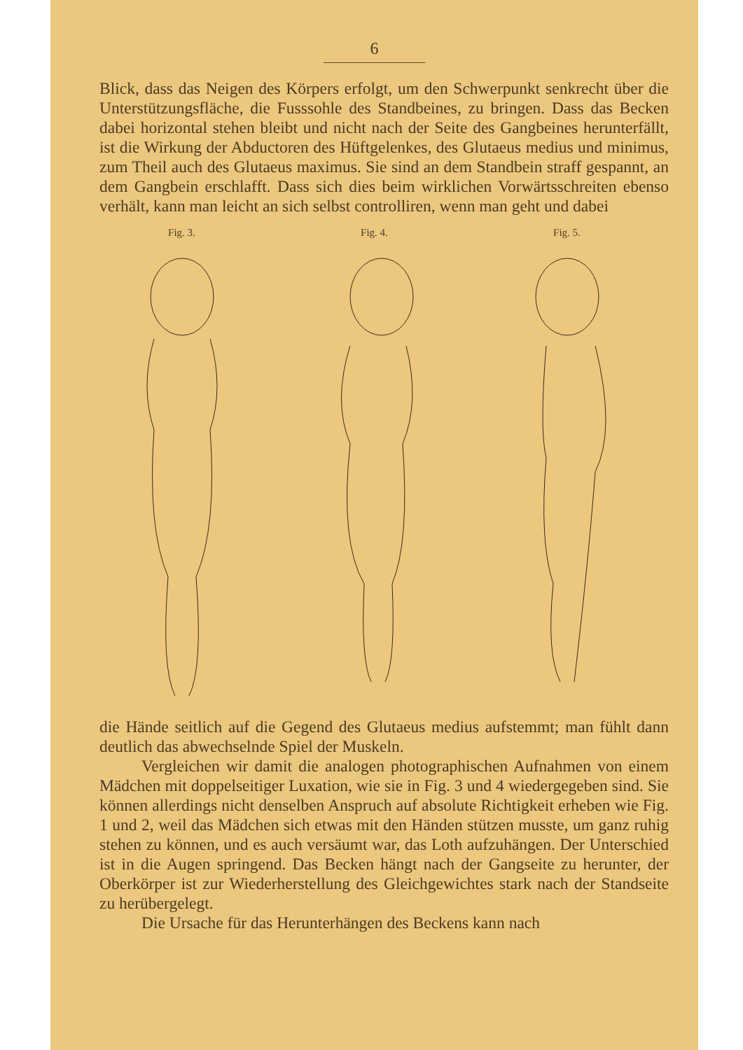6
Blick, dass das Neigen des Körpers erfolgt, um den Schwerpunkt senkrecht über die Unterstützungsfläche, die Fusssohle des Standbeines, zu bringen. Dass das Becken dabei horizontal stehen bleibt und nicht nach der Seite des Gangbeines herunterfällt, ist die Wirkung der Abductoren des Hüftgelenkes, des Glutaeus medius und minimus, zum Theil auch des Glutaeus maximus. Sie sind an dem Standbein straff gespannt, an dem Gangbein erschlafft. Dass sich dies beim wirklichen Vorwärtsschreiten ebenso verhält, kann man leicht an sich selbst controlliren, wenn man geht und dabei
Fig. 3. Fig. 4. Fig. 5.
die Hände seitlich auf die Gegend des Glutaeus medius aufstemmt; man fühlt dann deutlich das abwechselnde Spiel der Muskeln.
Vergleichen wir damit die analogen photographischen Aufnahmen von einem Mädchen mit doppelseitiger Luxation, wie sie in Fig. 3 und 4 wiedergegeben sind. Sie können allerdings nicht denselben Anspruch auf absolute Richtigkeit erheben wie Fig. 1 und 2, weil das Mädchen sich etwas mit den Händen stützen musste, um ganz ruhig stehen zu können, und es auch versäumt war, das Loth aufzuhängen. Der Unterschied ist in die Augen springend. Das Becken hängt nach der Gangseite zu herunter, der Oberkörper ist zur Wiederherstellung des Gleichgewichtes stark nach der Standseite zu herübergelegt.
Die Ursache für das Herunterhängen des Beckens kann nach